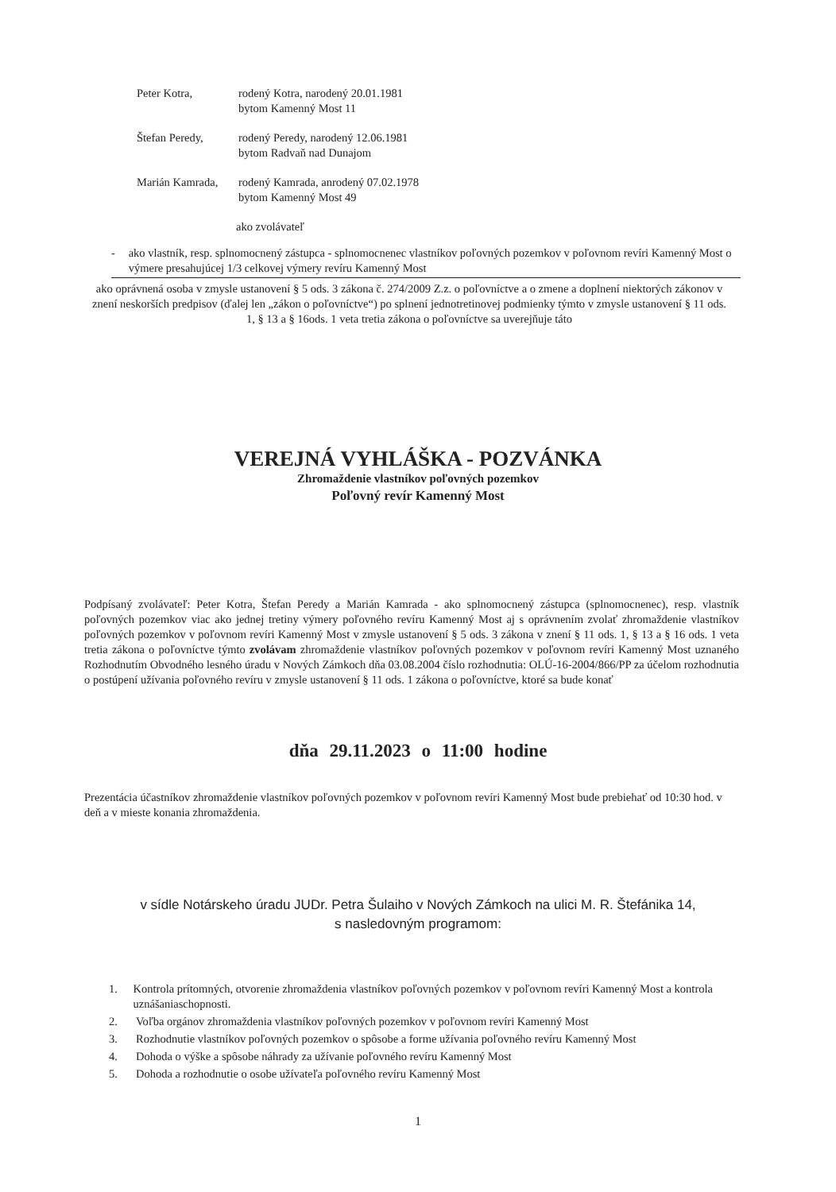Peter Kotra, rodený Kotra, narodený 20.01.1981
bytom Kamenný Most 11
Štefan Peredy, rodený Peredy, narodený 12.06.1981
bytom Radvaň nad Dunajom
Marián Kamrada,
rodený Kamrada, anrodený 07.02.1978
bytom Kamenný Most 49
ako zvolávateľ
- ako vlastník, resp. splnomocnený zástupca - splnomocnenec vlastníkov poľovných pozemkov v poľovnom revíri Kamenný Most o výmere presahujúcej 1/3 celkovej výmery revíru Kamenný Most
ako oprávnená osoba v zmysle ustanovení § 5 ods. 3 zákona č. 274/2009 Z.z. o poľovníctve a o zmene a doplnení niektorých zákonov v znení neskorších predpisov (ďalej len „zákon o poľovníctve“) po splnení jednotretinovej podmienky týmto v zmysle ustanovení § 11 ods. 1, § 13 a § 16ods. 1 veta tretia zákona o poľovníctve sa uverejňuje táto
VEREJNÁ VYHLÁŠKA - POZVÁNKA
Zhromaždenie vlastníkov poľovných pozemkov
Poľovný revír Kamenný Most
Podpísaný zvolávateľ: Peter Kotra, Štefan Peredy a Marián Kamrada - ako splnomocnený zástupca (splnomocnenec), resp. vlastník poľovných pozemkov viac ako jednej tretiny výmery poľovného revíru Kamenný Most aj s oprávnením zvolať zhromaždenie vlastníkov poľovných pozemkov v poľovnom revíri Kamenný Most v zmysle ustanovení § 5 ods. 3 zákona v znení § 11 ods. 1, § 13 a § 16 ods. 1 veta tretia zákona o poľovníctve týmto zvolávam zhromaždenie vlastníkov poľovných pozemkov v poľovnom revíri Kamenný Most uznaného Rozhodnutím Obvodného lesného úradu v Nových Zámkoch dňa 03.08.2004 číslo rozhodnutia: OLÚ-16-2004/866/PP za účelom rozhodnutia o postúpení užívania poľovného revíru v zmysle ustanovení § 11 ods. 1 zákona o poľovníctve, ktoré sa bude konať
dňa 29.11.2023 o 11:00 hodine
Prezentácia účastníkov zhromaždenie vlastníkov poľovných pozemkov v poľovnom revíri Kamenný Most bude prebiehať od 10:30 hod. v deň a v mieste konania zhromaždenia.
v sídle Notárskeho úradu JUDr. Petra Šulaiho v Nových Zámkoch na ulici M. R. Štefánika 14,
s nasledovným programom:
1. Kontrola prítomných, otvorenie zhromaždenia vlastníkov poľovných pozemkov v poľovnom revíri Kamenný Most a kontrola uznášaniaschopnosti.
2. Voľba orgánov zhromaždenia vlastníkov poľovných pozemkov v poľovnom revíri Kamenný Most
3. Rozhodnutie vlastníkov poľovných pozemkov o spôsobe a forme užívania poľovného revíru Kamenný Most
4. Dohoda o výške a spôsobe náhrady za užívanie poľovného revíru Kamenný Most
5. Dohoda a rozhodnutie o osobe užívateľa poľovného revíru Kamenný Most
1